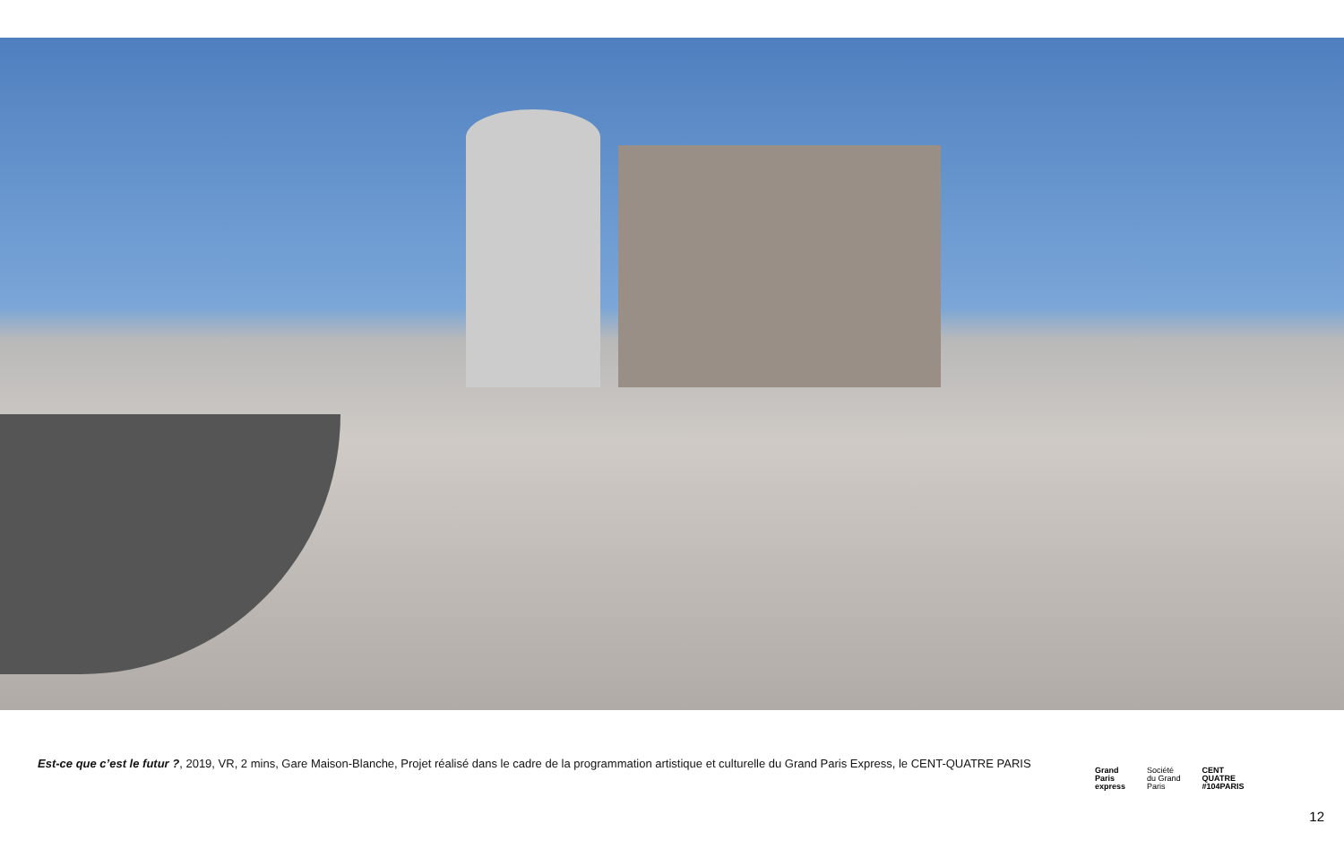Est-ce que c’est le futur ?, 2019, VR, 2 mins, Gare Maison-Blanche, Projet réalisé dans le cadre de la programmation artistique et culturelle du Grand Paris Express, le CENT-QUATRE PARIS
Grand
Paris
express
Société
du Grand
Paris
CENT
QUATRE
#104PARIS
12